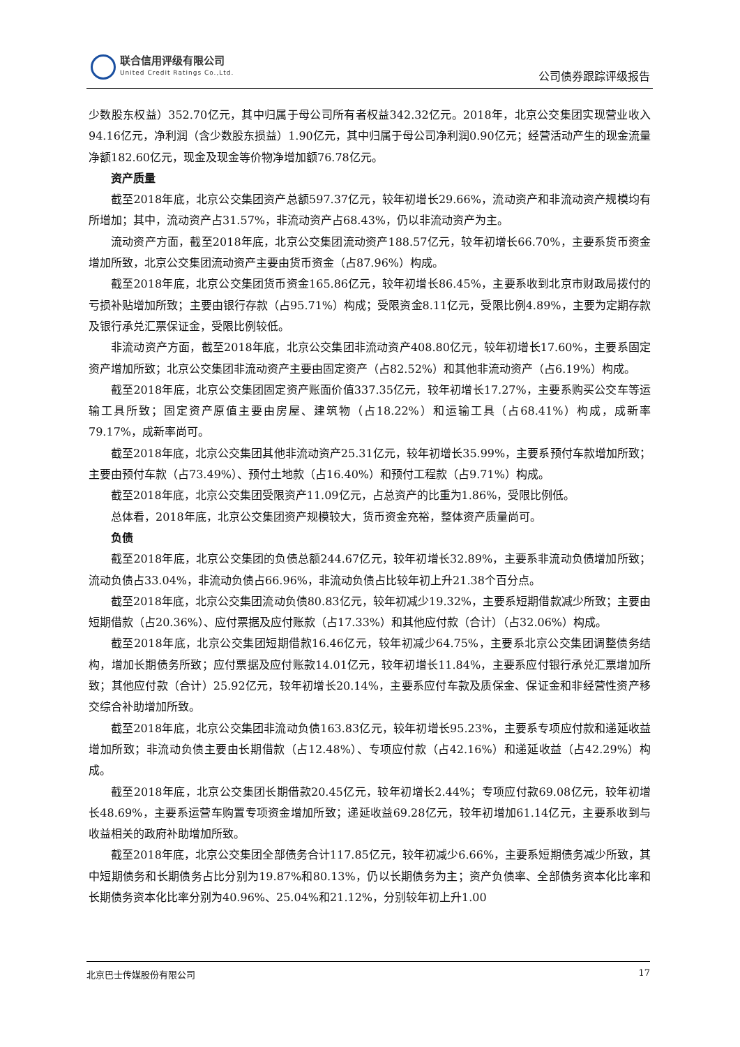联合信用评级有限公司
United Credit Ratings Co.,Ltd.
公司债券跟踪评级报告
少数股东权益）352.70亿元，其中归属于母公司所有者权益342.32亿元。2018年，北京公交集团实现营业收入94.16亿元，净利润（含少数股东损益）1.90亿元，其中归属于母公司净利润0.90亿元；经营活动产生的现金流量净额182.60亿元，现金及现金等价物净增加额76.78亿元。
资产质量
截至2018年底，北京公交集团资产总额597.37亿元，较年初增长29.66%，流动资产和非流动资产规模均有所增加；其中，流动资产占31.57%，非流动资产占68.43%，仍以非流动资产为主。
流动资产方面，截至2018年底，北京公交集团流动资产188.57亿元，较年初增长66.70%，主要系货币资金增加所致，北京公交集团流动资产主要由货币资金（占87.96%）构成。
截至2018年底，北京公交集团货币资金165.86亿元，较年初增长86.45%，主要系收到北京市财政局拨付的亏损补贴增加所致；主要由银行存款（占95.71%）构成；受限资金8.11亿元，受限比例4.89%，主要为定期存款及银行承兑汇票保证金，受限比例较低。
非流动资产方面，截至2018年底，北京公交集团非流动资产408.80亿元，较年初增长17.60%，主要系固定资产增加所致；北京公交集团非流动资产主要由固定资产（占82.52%）和其他非流动资产（占6.19%）构成。
截至2018年底，北京公交集团固定资产账面价值337.35亿元，较年初增长17.27%，主要系购买公交车等运输工具所致；固定资产原值主要由房屋、建筑物（占18.22%）和运输工具（占68.41%）构成，成新率79.17%，成新率尚可。
截至2018年底，北京公交集团其他非流动资产25.31亿元，较年初增长35.99%，主要系预付车款增加所致；主要由预付车款（占73.49%）、预付土地款（占16.40%）和预付工程款（占9.71%）构成。
截至2018年底，北京公交集团受限资产11.09亿元，占总资产的比重为1.86%，受限比例低。
总体看，2018年底，北京公交集团资产规模较大，货币资金充裕，整体资产质量尚可。
负债
截至2018年底，北京公交集团的负债总额244.67亿元，较年初增长32.89%，主要系非流动负债增加所致；流动负债占33.04%，非流动负债占66.96%，非流动负债占比较年初上升21.38个百分点。
截至2018年底，北京公交集团流动负债80.83亿元，较年初减少19.32%，主要系短期借款减少所致；主要由短期借款（占20.36%）、应付票据及应付账款（占17.33%）和其他应付款（合计）（占32.06%）构成。
截至2018年底，北京公交集团短期借款16.46亿元，较年初减少64.75%，主要系北京公交集团调整债务结构，增加长期债务所致；应付票据及应付账款14.01亿元，较年初增长11.84%，主要系应付银行承兑汇票增加所致；其他应付款（合计）25.92亿元，较年初增长20.14%，主要系应付车款及质保金、保证金和非经营性资产移交综合补助增加所致。
截至2018年底，北京公交集团非流动负债163.83亿元，较年初增长95.23%，主要系专项应付款和递延收益增加所致；非流动负债主要由长期借款（占12.48%）、专项应付款（占42.16%）和递延收益（占42.29%）构成。
截至2018年底，北京公交集团长期借款20.45亿元，较年初增长2.44%；专项应付款69.08亿元，较年初增长48.69%，主要系运营车购置专项资金增加所致；递延收益69.28亿元，较年初增加61.14亿元，主要系收到与收益相关的政府补助增加所致。
截至2018年底，北京公交集团全部债务合计117.85亿元，较年初减少6.66%，主要系短期债务减少所致，其中短期债务和长期债务占比分别为19.87%和80.13%，仍以长期债务为主；资产负债率、全部债务资本化比率和长期债务资本化比率分别为40.96%、25.04%和21.12%，分别较年初上升1.00
北京巴士传媒股份有限公司 17